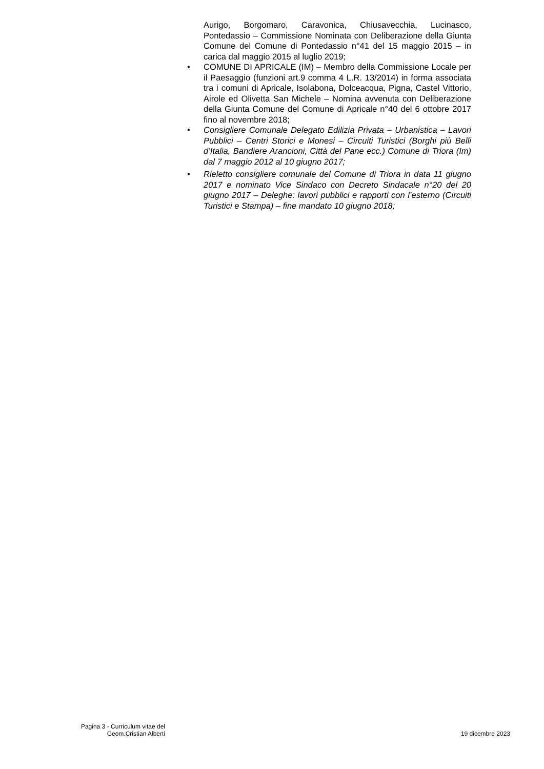Aurigo, Borgomaro, Caravonica, Chiusavecchia, Lucinasco, Pontedassio – Commissione Nominata con Deliberazione della Giunta Comune del Comune di Pontedassio n°41 del 15 maggio 2015 – in carica dal maggio 2015 al luglio 2019;
• COMUNE DI APRICALE (IM) – Membro della Commissione Locale per il Paesaggio (funzioni art.9 comma 4 L.R. 13/2014) in forma associata tra i comuni di Apricale, Isolabona, Dolceacqua, Pigna, Castel Vittorio, Airole ed Olivetta San Michele – Nomina avvenuta con Deliberazione della Giunta Comune del Comune di Apricale n°40 del 6 ottobre 2017 fino al novembre 2018;
• Consigliere Comunale Delegato Edilizia Privata – Urbanistica – Lavori Pubblici – Centri Storici e Monesi – Circuiti Turistici (Borghi più Belli d’Italia, Bandiere Arancioni, Città del Pane ecc.) Comune di Triora (Im) dal 7 maggio 2012 al 10 giugno 2017;
• Rieletto consigliere comunale del Comune di Triora in data 11 giugno 2017 e nominato Vice Sindaco con Decreto Sindacale n°20 del 20 giugno 2017 – Deleghe: lavori pubblici e rapporti con l’esterno (Circuiti Turistici e Stampa) – fine mandato 10 giugno 2018;
Pagina 3 - Curriculum vitae del
Geom.Cristian Alberti
19 dicembre 2023